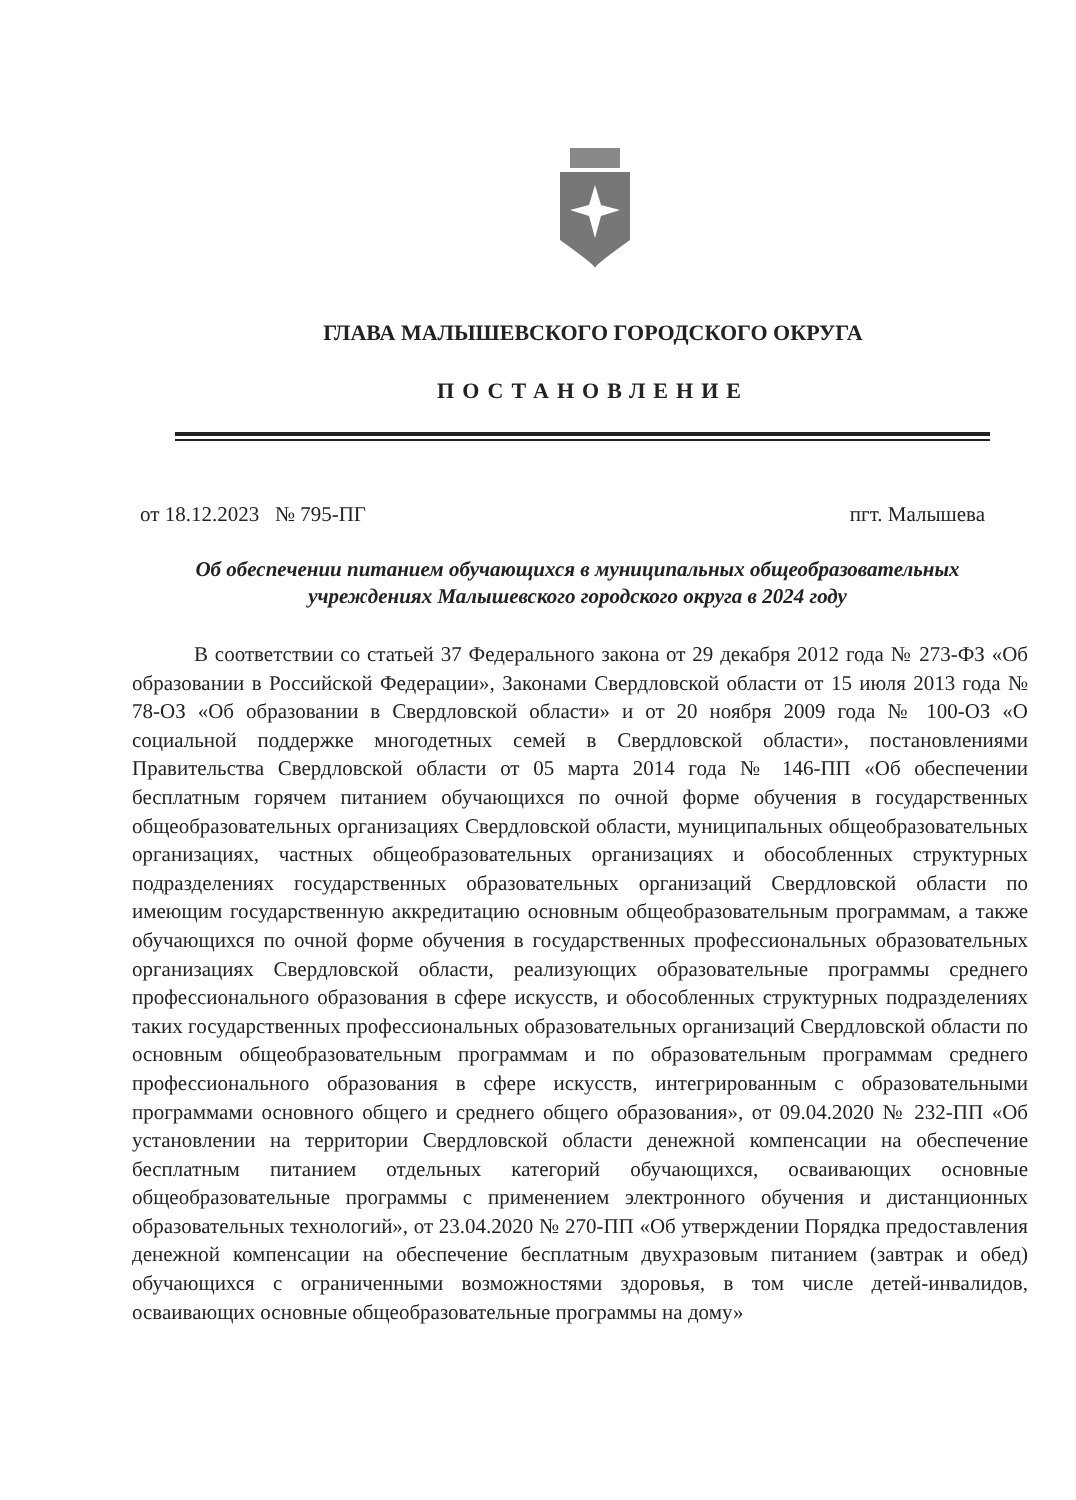ГЛАВА МАЛЫШЕВСКОГО ГОРОДСКОГО ОКРУГА
ПОСТАНОВЛЕНИЕ
от 18.12.2023 № 795-ПГ пгт. Малышева
Об обеспечении питанием обучающихся в муниципальных общеобразовательных
учреждениях Малышевского городского округа в 2024 году
В соответствии со статьей 37 Федерального закона от 29 декабря 2012 года № 273-ФЗ «Об образовании в Российской Федерации», Законами Свердловской области от 15 июля 2013 года № 78-ОЗ «Об образовании в Свердловской области» и от 20 ноября 2009 года № 100-ОЗ «О социальной поддержке многодетных семей в Свердловской области», постановлениями Правительства Свердловской области от 05 марта 2014 года № 146-ПП «Об обеспечении бесплатным горячем питанием обучающихся по очной форме обучения в государственных общеобразовательных организациях Свердловской области, муниципальных общеобразовательных организациях, частных общеобразовательных организациях и обособленных структурных подразделениях государственных образовательных организаций Свердловской области по имеющим государственную аккредитацию основным общеобразовательным программам, а также обучающихся по очной форме обучения в государственных профессиональных образовательных организациях Свердловской области, реализующих образовательные программы среднего профессионального образования в сфере искусств, и обособленных структурных подразделениях таких государственных профессиональных образовательных организаций Свердловской области по основным общеобразовательным программам и по образовательным программам среднего профессионального образования в сфере искусств, интегрированным с образовательными программами основного общего и среднего общего образования», от 09.04.2020 № 232-ПП «Об установлении на территории Свердловской области денежной компенсации на обеспечение бесплатным питанием отдельных категорий обучающихся, осваивающих основные общеобразовательные программы с применением электронного обучения и дистанционных образовательных технологий», от 23.04.2020 № 270-ПП «Об утверждении Порядка предоставления денежной компенсации на обеспечение бесплатным двухразовым питанием (завтрак и обед) обучающихся с ограниченными возможностями здоровья, в том числе детей-инвалидов, осваивающих основные общеобразовательные программы на дому»